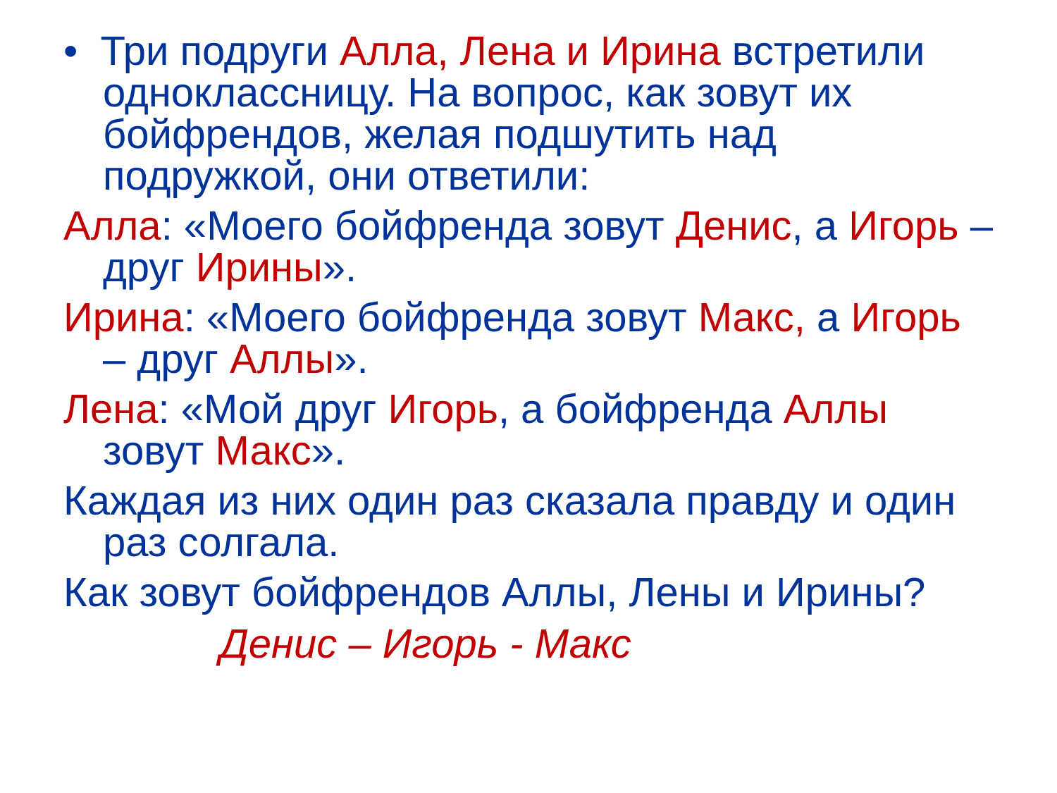• Три подруги Алла, Лена и Ирина встретили одноклассницу. На вопрос, как зовут их бойфрендов, желая подшутить над подружкой, они ответили:
Алла: «Моего бойфренда зовут Денис, а Игорь – друг Ирины».
Ирина: «Моего бойфренда зовут Макс, а Игорь – друг Аллы».
Лена: «Мой друг Игорь, а бойфренда Аллы зовут Макс».
Каждая из них один раз сказала правду и один раз солгала.
Как зовут бойфрендов Аллы, Лены и Ирины?
Денис – Игорь - Макс